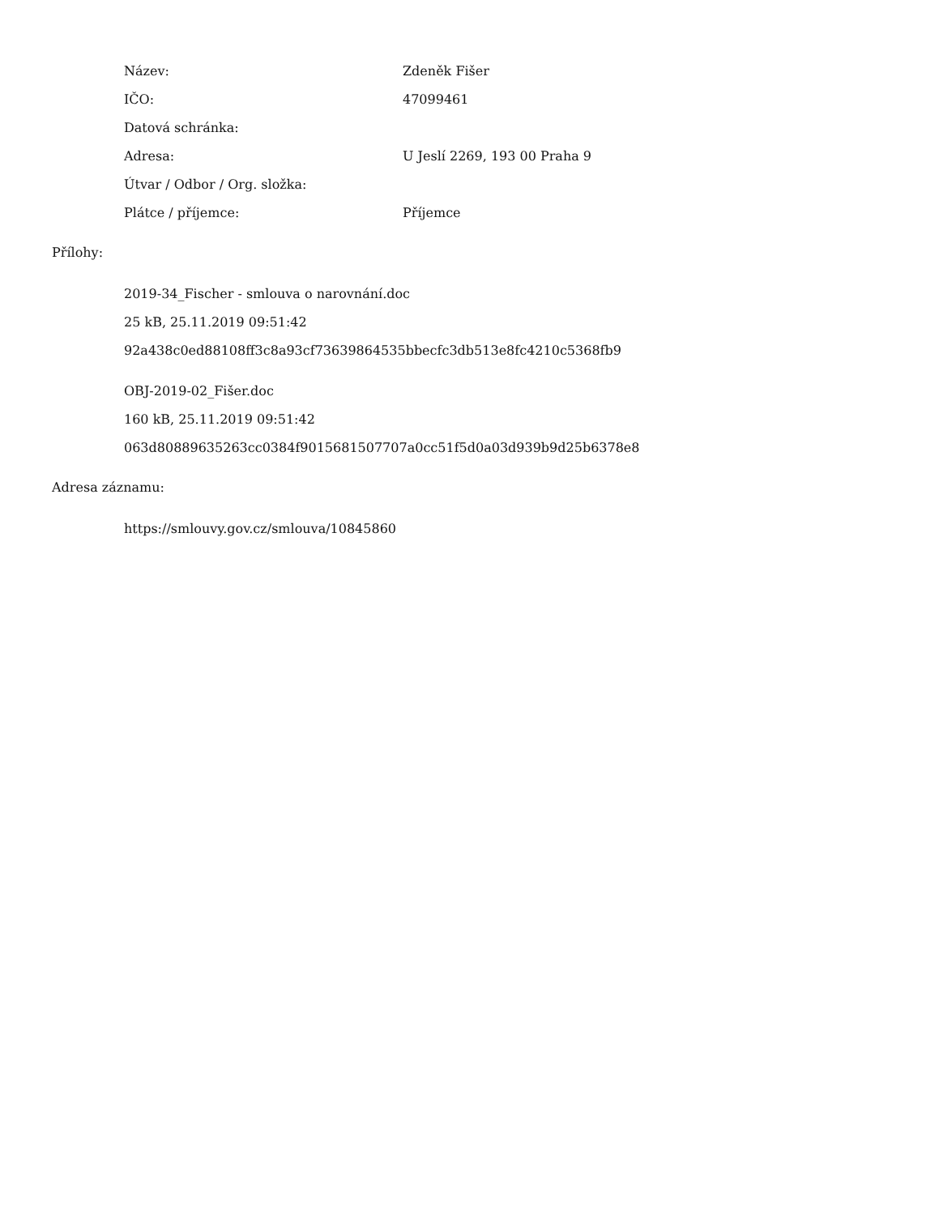Název: Zdeněk Fišer
IČO: 47099461
Datová schránka:
Adresa: U Jeslí 2269, 193 00 Praha 9
Útvar / Odbor / Org. složka:
Plátce / příjemce: Příjemce
Přílohy:
2019-34_Fischer - smlouva o narovnání.doc
25 kB, 25.11.2019 09:51:42
92a438c0ed88108ff3c8a93cf73639864535bbecfc3db513e8fc4210c5368fb9
OBJ-2019-02_Fišer.doc
160 kB, 25.11.2019 09:51:42
063d80889635263cc0384f9015681507707a0cc51f5d0a03d939b9d25b6378e8
Adresa záznamu:
https://smlouvy.gov.cz/smlouva/10845860